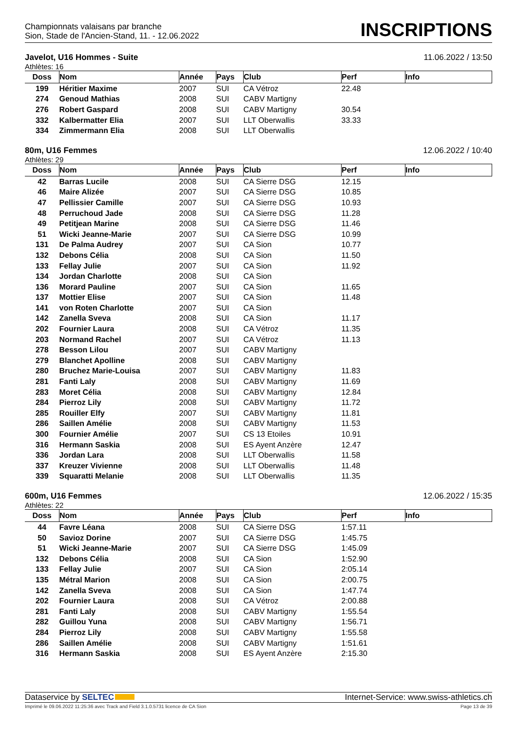Championnats valaisans par branche
Sion, Stade de l'Ancien-Stand, 11. - 12.06.2022
INSCRIPTIONS
Javelot, U16 Hommes - Suite 11.06.2022 / 13:50
Athlètes: 16
| Doss | Nom | Année | Pays | Club | Perf | Info |
| --- | --- | --- | --- | --- | --- | --- |
| 199 | Héritier Maxime | 2007 | SUI | CA Vétroz | 22.48 | |
| 274 | Genoud Mathias | 2008 | SUI | CABV Martigny | | |
| 276 | Robert Gaspard | 2008 | SUI | CABV Martigny | 30.54 | |
| 332 | Kalbermatter Elia | 2007 | SUI | LLT Oberwallis | 33.33 | |
| 334 | Zimmermann Elia | 2008 | SUI | LLT Oberwallis | | |
80m, U16 Femmes 12.06.2022 / 10:40
Athlètes: 29
| Doss | Nom | Année | Pays | Club | Perf | Info |
| --- | --- | --- | --- | --- | --- | --- |
| 42 | Barras Lucile | 2008 | SUI | CA Sierre DSG | 12.15 | |
| 46 | Maire Alizée | 2007 | SUI | CA Sierre DSG | 10.85 | |
| 47 | Pellissier Camille | 2007 | SUI | CA Sierre DSG | 10.93 | |
| 48 | Perruchoud Jade | 2008 | SUI | CA Sierre DSG | 11.28 | |
| 49 | Petitjean Marine | 2008 | SUI | CA Sierre DSG | 11.46 | |
| 51 | Wicki Jeanne-Marie | 2007 | SUI | CA Sierre DSG | 10.99 | |
| 131 | De Palma Audrey | 2007 | SUI | CA Sion | 10.77 | |
| 132 | Debons Célia | 2008 | SUI | CA Sion | 11.50 | |
| 133 | Fellay Julie | 2007 | SUI | CA Sion | 11.92 | |
| 134 | Jordan Charlotte | 2008 | SUI | CA Sion | | |
| 136 | Morard Pauline | 2007 | SUI | CA Sion | 11.65 | |
| 137 | Mottier Elise | 2007 | SUI | CA Sion | 11.48 | |
| 141 | von Roten Charlotte | 2007 | SUI | CA Sion | | |
| 142 | Zanella Sveva | 2008 | SUI | CA Sion | 11.17 | |
| 202 | Fournier Laura | 2008 | SUI | CA Vétroz | 11.35 | |
| 203 | Normand Rachel | 2007 | SUI | CA Vétroz | 11.13 | |
| 278 | Besson Lilou | 2007 | SUI | CABV Martigny | | |
| 279 | Blanchet Apolline | 2008 | SUI | CABV Martigny | | |
| 280 | Bruchez Marie-Louisa | 2007 | SUI | CABV Martigny | 11.83 | |
| 281 | Fanti Laly | 2008 | SUI | CABV Martigny | 11.69 | |
| 283 | Moret Célia | 2008 | SUI | CABV Martigny | 12.84 | |
| 284 | Pierroz Lily | 2008 | SUI | CABV Martigny | 11.72 | |
| 285 | Rouiller Elfy | 2007 | SUI | CABV Martigny | 11.81 | |
| 286 | Saillen Amélie | 2008 | SUI | CABV Martigny | 11.53 | |
| 300 | Fournier Amélie | 2007 | SUI | CS 13 Etoiles | 10.91 | |
| 316 | Hermann Saskia | 2008 | SUI | ES Ayent Anzère | 12.47 | |
| 336 | Jordan Lara | 2008 | SUI | LLT Oberwallis | 11.58 | |
| 337 | Kreuzer Vivienne | 2008 | SUI | LLT Oberwallis | 11.48 | |
| 339 | Squaratti Melanie | 2008 | SUI | LLT Oberwallis | 11.35 | |
600m, U16 Femmes 12.06.2022 / 15:35
Athlètes: 22
| Doss | Nom | Année | Pays | Club | Perf | Info |
| --- | --- | --- | --- | --- | --- | --- |
| 44 | Favre Léana | 2008 | SUI | CA Sierre DSG | 1:57.11 | |
| 50 | Savioz Dorine | 2007 | SUI | CA Sierre DSG | 1:45.75 | |
| 51 | Wicki Jeanne-Marie | 2007 | SUI | CA Sierre DSG | 1:45.09 | |
| 132 | Debons Célia | 2008 | SUI | CA Sion | 1:52.90 | |
| 133 | Fellay Julie | 2007 | SUI | CA Sion | 2:05.14 | |
| 135 | Métral Marion | 2008 | SUI | CA Sion | 2:00.75 | |
| 142 | Zanella Sveva | 2008 | SUI | CA Sion | 1:47.74 | |
| 202 | Fournier Laura | 2008 | SUI | CA Vétroz | 2:00.88 | |
| 281 | Fanti Laly | 2008 | SUI | CABV Martigny | 1:55.54 | |
| 282 | Guillou Yuna | 2008 | SUI | CABV Martigny | 1:56.71 | |
| 284 | Pierroz Lily | 2008 | SUI | CABV Martigny | 1:55.58 | |
| 286 | Saillen Amélie | 2008 | SUI | CABV Martigny | 1:51.61 | |
| 316 | Hermann Saskia | 2008 | SUI | ES Ayent Anzère | 2:15.30 | |
Dataservice by SELTEC Internet-Service: www.swiss-athletics.ch
Imprimé le 09.06.2022 11:25:36 avec Track and Field 3.1.0.5731 licence de CA Sion Page 13 de 39